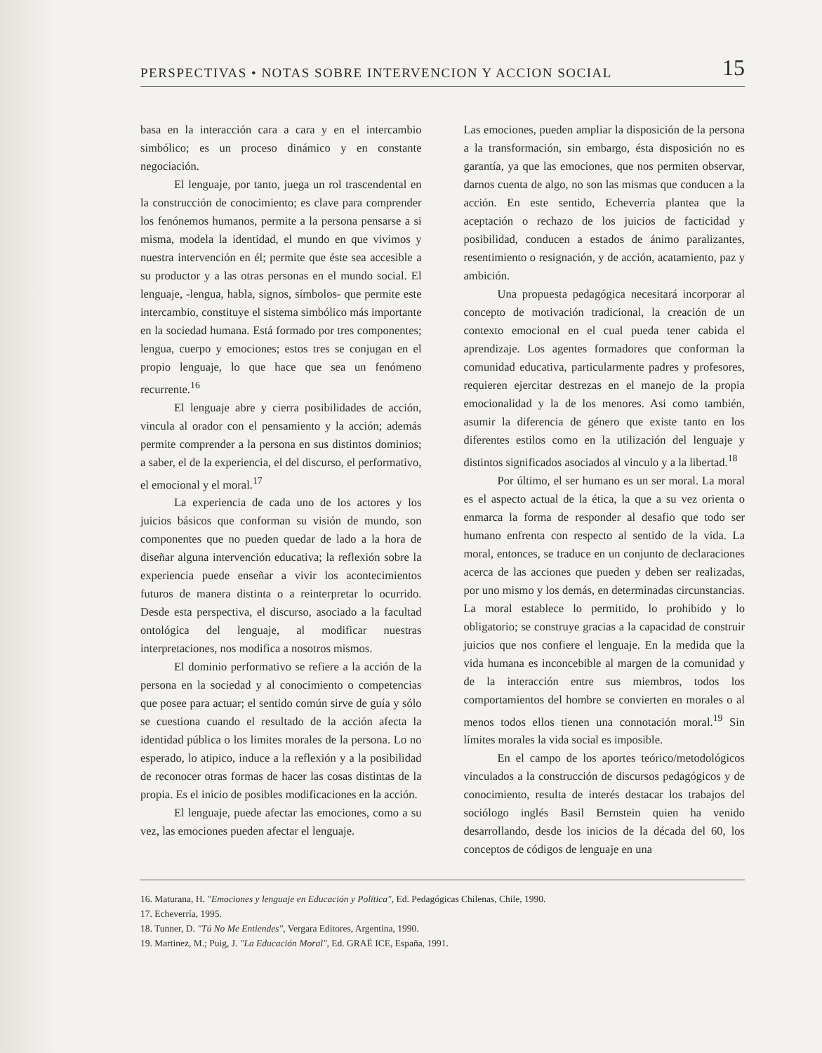PERSPECTIVAS • NOTAS SOBRE INTERVENCION Y ACCION SOCIAL 15
basa en la interacción cara a cara y en el intercambio simbólico; es un proceso dinámico y en constante negociación.
El lenguaje, por tanto, juega un rol trascendental en la construcción de conocimiento; es clave para comprender los fenónemos humanos, permite a la persona pensarse a si misma, modela la identidad, el mundo en que vivimos y nuestra intervención en él; permite que éste sea accesible a su productor y a las otras personas en el mundo social. El lenguaje, -lengua, habla, signos, símbolos- que permite este intercambio, constituye el sistema simbólico más importante en la sociedad humana. Está formado por tres componentes; lengua, cuerpo y emociones; estos tres se conjugan en el propio lenguaje, lo que hace que sea un fenómeno recurrente.<sup>16</sup>
El lenguaje abre y cierra posibilidades de acción, vincula al orador con el pensamiento y la acción; además permite comprender a la persona en sus distintos dominios; a saber, el de la experiencia, el del discurso, el performativo, el emocional y el moral.<sup>17</sup>
La experiencia de cada uno de los actores y los juicios básicos que conforman su visión de mundo, son componentes que no pueden quedar de lado a la hora de diseñar alguna intervención educativa; la reflexión sobre la experiencia puede enseñar a vivir los acontecimientos futuros de manera distinta o a reinterpretar lo ocurrido. Desde esta perspectiva, el discurso, asociado a la facultad ontológica del lenguaje, al modificar nuestras interpretaciones, nos modifica a nosotros mismos.
El dominio performativo se refiere a la acción de la persona en la sociedad y al conocimiento o competencias que posee para actuar; el sentido común sirve de guía y sólo se cuestiona cuando el resultado de la acción afecta la identidad pública o los limites morales de la persona. Lo no esperado, lo atipico, induce a la reflexión y a la posibilidad de reconocer otras formas de hacer las cosas distintas de la propia. Es el inicio de posibles modificaciones en la acción.
El lenguaje, puede afectar las emociones, como a su vez, las emociones pueden afectar el lenguaje.
Las emociones, pueden ampliar la disposición de la persona a la transformación, sin embargo, ésta disposición no es garantía, ya que las emociones, que nos permiten observar, darnos cuenta de algo, no son las mismas que conducen a la acción. En este sentido, Echeverría plantea que la aceptación o rechazo de los juicios de facticidad y posibilidad, conducen a estados de ánimo paralizantes, resentimiento o resignación, y de acción, acatamiento, paz y ambición.
Una propuesta pedagógica necesitará incorporar al concepto de motivación tradicional, la creación de un contexto emocional en el cual pueda tener cabida el aprendizaje. Los agentes formadores que conforman la comunidad educativa, particularmente padres y profesores, requieren ejercitar destrezas en el manejo de la propia emocionalidad y la de los menores. Asi como también, asumir la diferencia de género que existe tanto en los diferentes estilos como en la utilización del lenguaje y distintos significados asociados al vinculo y a la libertad.<sup>18</sup>
Por último, el ser humano es un ser moral. La moral es el aspecto actual de la ética, la que a su vez orienta o enmarca la forma de responder al desafio que todo ser humano enfrenta con respecto al sentido de la vida. La moral, entonces, se traduce en un conjunto de declaraciones acerca de las acciones que pueden y deben ser realizadas, por uno mismo y los demás, en determinadas circunstancias. La moral establece lo permitido, lo prohibido y lo obligatorio; se construye gracias a la capacidad de construir juicios que nos confiere el lenguaje. En la medida que la vida humana es inconcebible al margen de la comunidad y de la interacción entre sus miembros, todos los comportamientos del hombre se convierten en morales o al menos todos ellos tienen una connotación moral.<sup>19</sup> Sin límites morales la vida social es imposible.
En el campo de los aportes teórico/metodológicos vinculados a la construcción de discursos pedagógicos y de conocimiento, resulta de interés destacar los trabajos del sociólogo inglés Basil Bernstein quien ha venido desarrollando, desde los inicios de la década del 60, los conceptos de códigos de lenguaje en una
16. Maturana, H. "Emociones y lenguaje en Educación y Política", Ed. Pedagógicas Chilenas, Chile, 1990.
17. Echeverría, 1995.
18. Tunner, D. "Tú No Me Entiendes", Vergara Editores, Argentina, 1990.
19. Martinez, M.; Puig, J. "La Educación Moral", Ed. GRAË ICE, España, 1991.